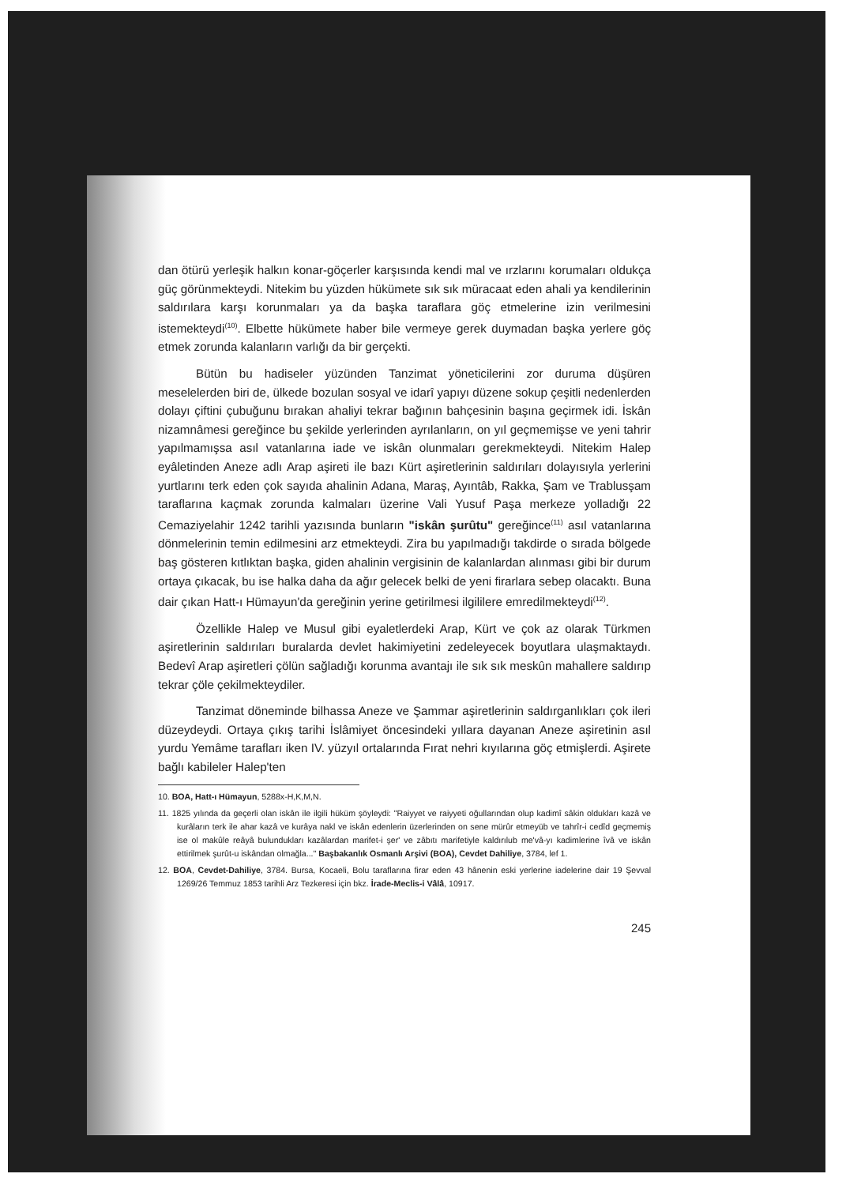dan ötürü yerleşik halkın konar-göçerler karşısında kendi mal ve ırzlarını korumaları oldukça güç görünmekteydi. Nitekim bu yüzden hükümete sık sık müracaat eden ahali ya kendilerinin saldırılara karşı korunmaları ya da başka taraflara göç etmelerine izin verilmesini istemekteydi<sup>(10)</sup>. Elbette hükümete haber bile vermeye gerek duymadan başka yerlere göç etmek zorunda kalanların varlığı da bir gerçekti.
Bütün bu hadiseler yüzünden Tanzimat yöneticilerini zor duruma düşüren meselelerden biri de, ülkede bozulan sosyal ve idarî yapıyı düzene sokup çeşitli nedenlerden dolayı çiftini çubuğunu bırakan ahaliyi tekrar bağının bahçesinin başına geçirmek idi. İskân nizamnâmesi gereğince bu şekilde yerlerinden ayrılanların, on yıl geçmemişse ve yeni tahrir yapılmamışsa asıl vatanlarına iade ve iskân olunmaları gerekmekteydi. Nitekim Halep eyâletinden Aneze adlı Arap aşireti ile bazı Kürt aşiretlerinin saldırıları dolayısıyla yerlerini yurtlarını terk eden çok sayıda ahalinin Adana, Maraş, Ayıntâb, Rakka, Şam ve Trablusşam taraflarına kaçmak zorunda kalmaları üzerine Vali Yusuf Paşa merkeze yolladığı 22 Cemaziyelahir 1242 tarihli yazısında bunların "iskân şurûtu" gereğince<sup>(11)</sup> asıl vatanlarına dönmelerinin temin edilmesini arz etmekteydi. Zira bu yapılmadığı takdirde o sırada bölgede baş gösteren kıtlıktan başka, giden ahalinin vergisinin de kalanlardan alınması gibi bir durum ortaya çıkacak, bu ise halka daha da ağır gelecek belki de yeni firarlara sebep olacaktı. Buna dair çıkan Hatt-ı Hümayun'da gereğinin yerine getirilmesi ilgililere emredilmekteydi<sup>(12)</sup>.
Özellikle Halep ve Musul gibi eyaletlerdeki Arap, Kürt ve çok az olarak Türkmen aşiretlerinin saldırıları buralarda devlet hakimiyetini zedeleyecek boyutlara ulaşmaktaydı. Bedevî Arap aşiretleri çölün sağladığı korunma avantajı ile sık sık meskûn mahallere saldırıp tekrar çöle çekilmekteydiler.
Tanzimat döneminde bilhassa Aneze ve Şammar aşiretlerinin saldırganlıkları çok ileri düzeydeydi. Ortaya çıkış tarihi İslâmiyet öncesindeki yıllara dayanan Aneze aşiretinin asıl yurdu Yemâme tarafları iken IV. yüzyıl ortalarında Fırat nehri kıyılarına göç etmişlerdi. Aşirete bağlı kabileler Halep'ten
10. BOA, Hatt-ı Hümayun, 5288x-H,K,M,N.
11. 1825 yılında da geçerli olan iskân ile ilgili hüküm şöyleydi: "Raiyyet ve raiyyeti oğullarından olup kadimî sâkin oldukları kazâ ve kurâların terk ile ahar kazâ ve kurâya nakl ve iskân edenlerin üzerlerinden on sene mürûr etmeyüb ve tahrîr-i cedîd geçmemiş ise ol makûle reâyâ bulundukları kazâlardan marifet-i şer' ve zâbıtı marifetiyle kaldırılub me'vâ-yı kadimlerine îvâ ve iskân ettirilmek şurût-u iskândan olmağla..." Başbakanlık Osmanlı Arşivi (BOA), Cevdet Dahiliye, 3784, lef 1.
12. BOA, Cevdet-Dahiliye, 3784. Bursa, Kocaeli, Bolu taraflarına firar eden 43 hânenin eski yerlerine iadelerine dair 19 Şevval 1269/26 Temmuz 1853 tarihli Arz Tezkeresi için bkz. İrade-Meclis-i Vâlâ, 10917.
245